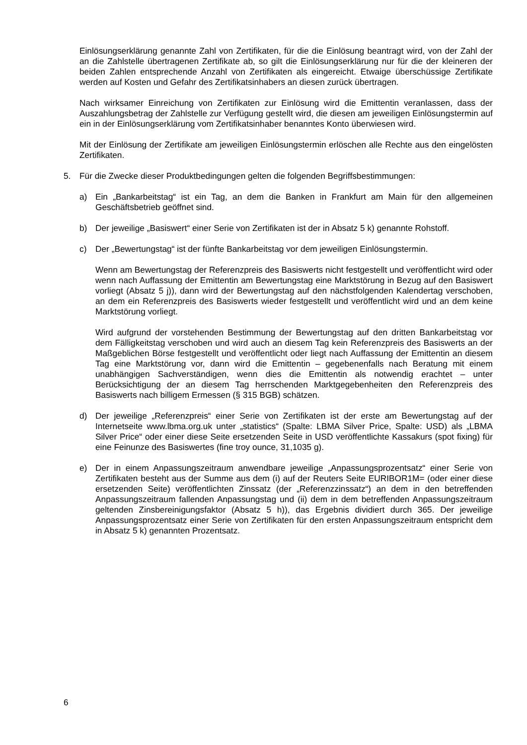Einlösungserklärung genannte Zahl von Zertifikaten, für die die Einlösung beantragt wird, von der Zahl der an die Zahlstelle übertragenen Zertifikate ab, so gilt die Einlösungserklärung nur für die der kleineren der beiden Zahlen entsprechende Anzahl von Zertifikaten als eingereicht. Etwaige überschüssige Zertifikate werden auf Kosten und Gefahr des Zertifikatsinhabers an diesen zurück übertragen.
Nach wirksamer Einreichung von Zertifikaten zur Einlösung wird die Emittentin veranlassen, dass der Auszahlungsbetrag der Zahlstelle zur Verfügung gestellt wird, die diesen am jeweiligen Einlösungstermin auf ein in der Einlösungserklärung vom Zertifikatsinhaber benanntes Konto überwiesen wird.
Mit der Einlösung der Zertifikate am jeweiligen Einlösungstermin erlöschen alle Rechte aus den eingelösten Zertifikaten.
5. Für die Zwecke dieser Produktbedingungen gelten die folgenden Begriffsbestimmungen:
a) Ein „Bankarbeitstag“ ist ein Tag, an dem die Banken in Frankfurt am Main für den allgemeinen Geschäftsbetrieb geöffnet sind.
b) Der jeweilige „Basiswert“ einer Serie von Zertifikaten ist der in Absatz 5 k) genannte Rohstoff.
c) Der „Bewertungstag“ ist der fünfte Bankarbeitstag vor dem jeweiligen Einlösungstermin.
Wenn am Bewertungstag der Referenzpreis des Basiswerts nicht festgestellt und veröffentlicht wird oder wenn nach Auffassung der Emittentin am Bewertungstag eine Marktstörung in Bezug auf den Basiswert vorliegt (Absatz 5 j)), dann wird der Bewertungstag auf den nächstfolgenden Kalendertag verschoben, an dem ein Referenzpreis des Basiswerts wieder festgestellt und veröffentlicht wird und an dem keine Marktstörung vorliegt.
Wird aufgrund der vorstehenden Bestimmung der Bewertungstag auf den dritten Bankarbeitstag vor dem Fälligkeitstag verschoben und wird auch an diesem Tag kein Referenzpreis des Basiswerts an der Maßgeblichen Börse festgestellt und veröffentlicht oder liegt nach Auffassung der Emittentin an diesem Tag eine Marktstörung vor, dann wird die Emittentin – gegebenenfalls nach Beratung mit einem unabhängigen Sachverständigen, wenn dies die Emittentin als notwendig erachtet – unter Berücksichtigung der an diesem Tag herrschenden Marktgegebenheiten den Referenzpreis des Basiswerts nach billigem Ermessen (§ 315 BGB) schätzen.
d) Der jeweilige „Referenzpreis“ einer Serie von Zertifikaten ist der erste am Bewertungstag auf der Internetseite www.lbma.org.uk unter „statistics“ (Spalte: LBMA Silver Price, Spalte: USD) als „LBMA Silver Price“ oder einer diese Seite ersetzenden Seite in USD veröffentlichte Kassakurs (spot fixing) für eine Feinunze des Basiswertes (fine troy ounce, 31,1035 g).
e) Der in einem Anpassungszeitraum anwendbare jeweilige „Anpassungsprozentsatz“ einer Serie von Zertifikaten besteht aus der Summe aus dem (i) auf der Reuters Seite EURIBOR1M= (oder einer diese ersetzenden Seite) veröffentlichten Zinssatz (der „Referenzzinssatz“) an dem in den betreffenden Anpassungszeitraum fallenden Anpassungstag und (ii) dem in dem betreffenden Anpassungszeitraum geltenden Zins­bereinigungsfaktor (Absatz 5 h)), das Ergebnis dividiert durch 365. Der jeweilige Anpassungsprozentsatz einer Serie von Zertifikaten für den ersten Anpassungszeitraum entspricht dem in Absatz 5 k) genannten Prozentsatz.
6